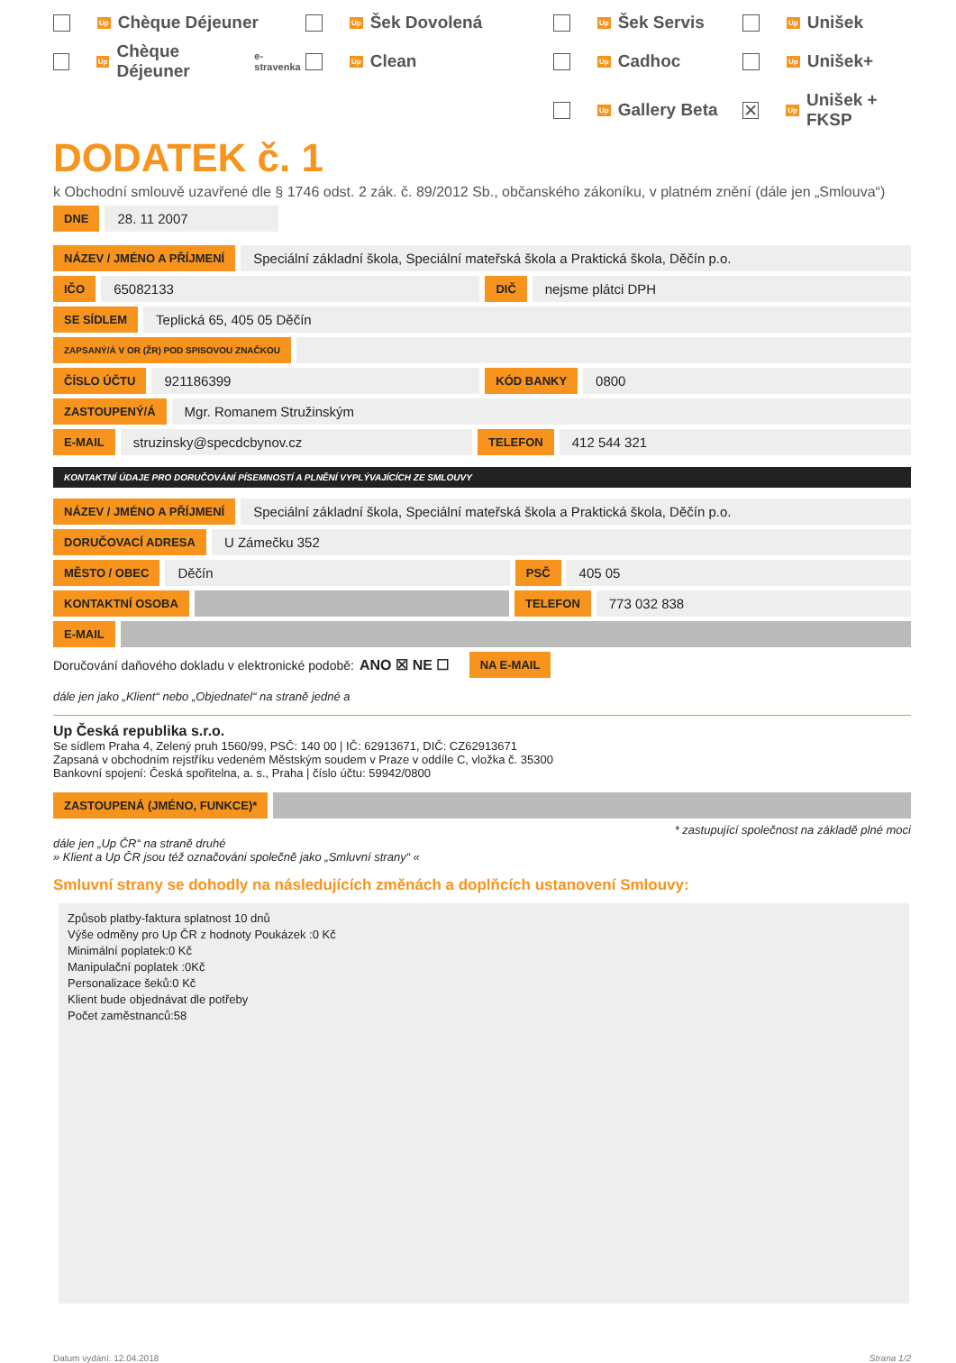Up Chèque Déjeuner
Up Šek Dovolená
Up Šek Servis
Up Unišek
Up Chèque Déjeuner e-stravenka
Up Clean
Up Cadhoc
Up Unišek+
Up Gallery Beta
✕ Up Unišek + FKSP
DODATEK č. 1
k Obchodní smlouvě uzavřené dle § 1746 odst. 2 zák. č. 89/2012 Sb., občanského zákoníku, v platném znění (dále jen „Smlouva“)
DNE 28. 11 2007
NÁZEV / JMÉNO A PŘÍJMENÍ Speciální základní škola, Speciální mateřská škola a Praktická škola, Děčín p.o.
IČO 65082133 DIČ nejsme plátci DPH
SE SÍDLEM Teplická 65, 405 05 Děčín
ZAPSANÝ/Á V OR (ŽR) POD SPISOVOU ZNAČKOU
ČÍSLO ÚČTU 921186399 KÓD BANKY 0800
ZASTOUPENÝ/Á Mgr. Romanem Stružinským
E-MAIL struzinsky@specdcbynov.cz TELEFON 412 544 321
KONTAKTNÍ ÚDAJE PRO DORUČOVÁNÍ PÍSEMNOSTÍ A PLNĚNÍ VYPLÝVAJÍCÍCH ZE SMLOUVY
NÁZEV / JMÉNO A PŘÍJMENÍ Speciální základní škola, Speciální mateřská škola a Praktická škola, Děčín p.o.
DORUČOVACÍ ADRESA U Zámečku 352
MĚSTO / OBEC Děčín PSČ 405 05
KONTAKTNÍ OSOBA TELEFON 773 032 838
E-MAIL
Doručování daňového dokladu v elektronické podobě: ANO ☒ NE ☐ NA E-MAIL
dále jen jako „Klient“ nebo „Objednatel“ na straně jedné a
Up Česká republika s.r.o.
Se sídlem Praha 4, Zelený pruh 1560/99, PSČ: 140 00 | IČ: 62913671, DIČ: CZ62913671
Zapsaná v obchodním rejstříku vedeném Městským soudem v Praze v oddíle C, vložka č. 35300
Bankovní spojení: Česká spořitelna, a. s., Praha | číslo účtu: 59942/0800
ZASTOUPENÁ (JMÉNO, FUNKCE)*
* zastupující společnost na základě plné moci
dále jen „Up ČR“ na straně druhé
» Klient a Up ČR jsou též označováni společně jako „Smluvní strany“ «
Smluvní strany se dohodly na následujících změnách a doplňcích ustanovení Smlouvy:
Způsob platby-faktura splatnost 10 dnů
Výše odměny pro Up ČR z hodnoty Poukázek :0 Kč
Minimální poplatek:0 Kč
Manipulační poplatek :0Kč
Personalizace šeků:0 Kč
Klient bude objednávat dle potřeby
Počet zaměstnanců:58
Datum vydání: 12.04.2018 Strana 1/2